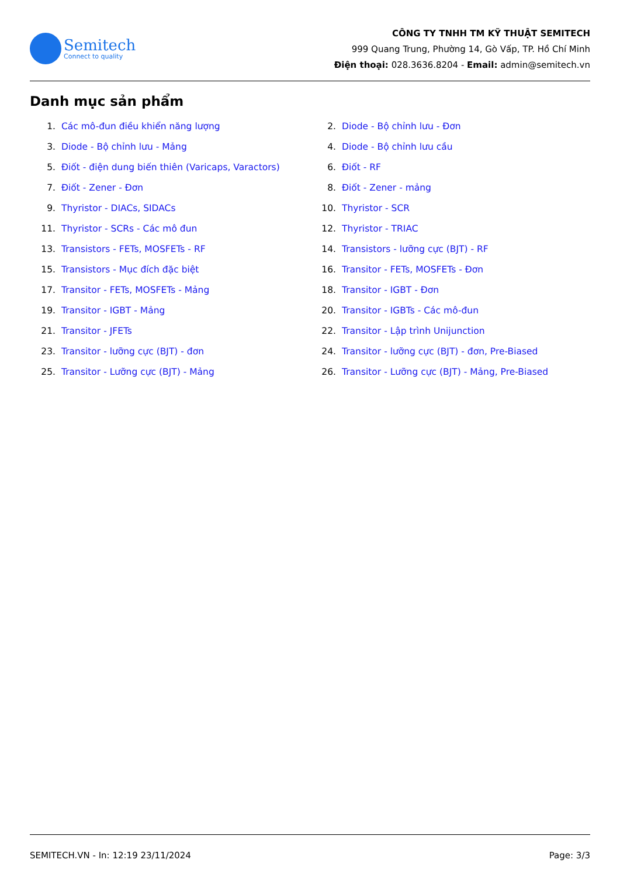Semitech
Connect to quality
CÔNG TY TNHH TM KỸ THUẬT SEMITECH
999 Quang Trung, Phường 14, Gò Vấp, TP. Hồ Chí Minh
Điện thoại: 028.3636.8204 - Email: admin@semitech.vn
Danh mục sản phẩm
1. Các mô-đun điều khiển năng lượng
2. Diode - Bộ chỉnh lưu - Đơn
3. Diode - Bộ chỉnh lưu - Mảng
4. Diode - Bộ chỉnh lưu cầu
5. Điốt - điện dung biến thiên (Varicaps, Varactors)
6. Điốt - RF
7. Điốt - Zener - Đơn
8. Điốt - Zener - mảng
9. Thyristor - DIACs, SIDACs
10. Thyristor - SCR
11. Thyristor - SCRs - Các mô đun
12. Thyristor - TRIAC
13. Transistors - FETs, MOSFETs - RF
14. Transistors - lưỡng cực (BJT) - RF
15. Transistors - Mục đích đặc biệt
16. Transitor - FETs, MOSFETs - Đơn
17. Transitor - FETs, MOSFETs - Mảng
18. Transitor - IGBT - Đơn
19. Transitor - IGBT - Mảng
20. Transitor - IGBTs - Các mô-đun
21. Transitor - JFETs
22. Transitor - Lập trình Unijunction
23. Transitor - lưỡng cực (BJT) - đơn
24. Transitor - lưỡng cực (BJT) - đơn, Pre-Biased
25. Transitor - Lưỡng cực (BJT) - Mảng
26. Transitor - Lưỡng cực (BJT) - Mảng, Pre-Biased
SEMITECH.VN - In: 12:19 23/11/2024 Page: 3/3